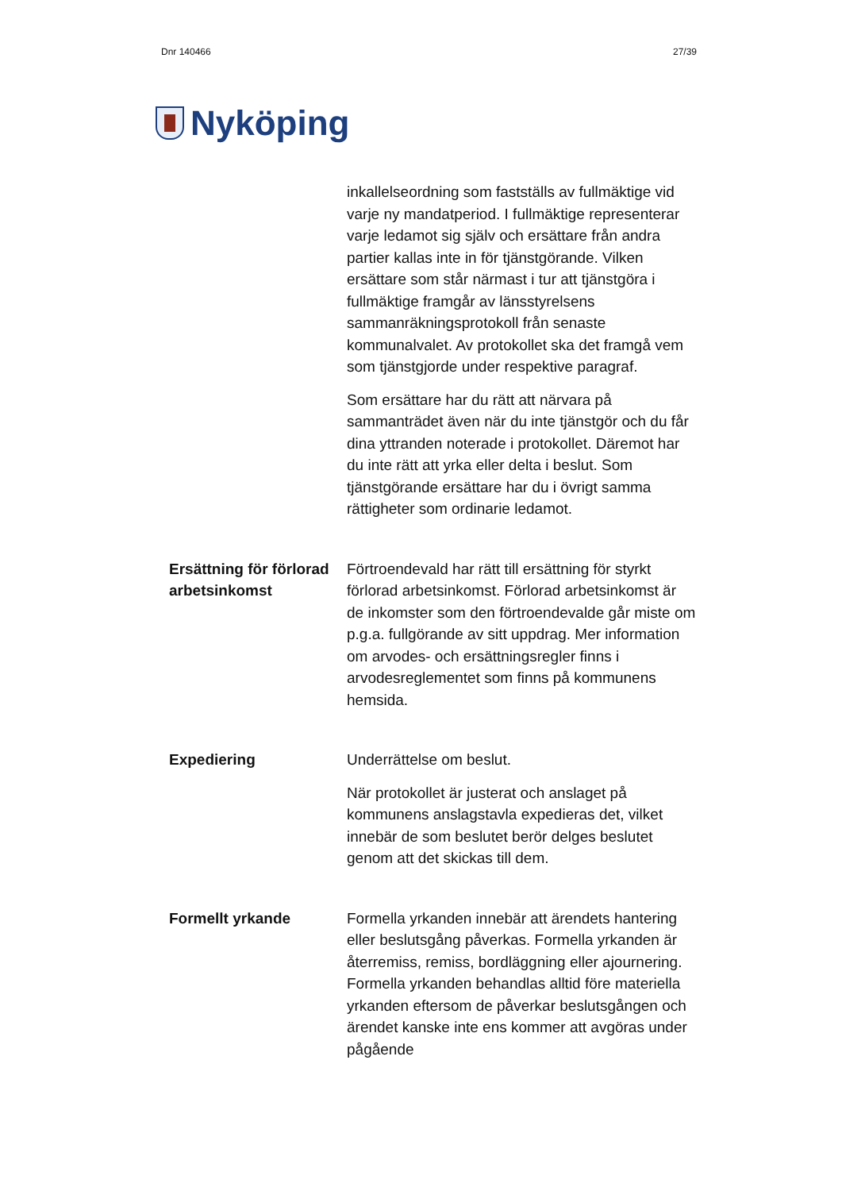Dnr 140466 27/39
Nyköping
inkallelseordning som fastställs av fullmäktige vid varje ny mandatperiod. I fullmäktige representerar varje ledamot sig själv och ersättare från andra partier kallas inte in för tjänstgörande. Vilken ersättare som står närmast i tur att tjänstgöra i fullmäktige framgår av länsstyrelsens sammanräkningsprotokoll från senaste kommunalvalet. Av protokollet ska det framgå vem som tjänstgjorde under respektive paragraf.
Som ersättare har du rätt att närvara på sammanträdet även när du inte tjänstgör och du får dina yttranden noterade i protokollet. Däremot har du inte rätt att yrka eller delta i beslut. Som tjänstgörande ersättare har du i övrigt samma rättigheter som ordinarie ledamot.
Ersättning för förlorad arbetsinkomst
Förtroendevald har rätt till ersättning för styrkt förlorad arbetsinkomst. Förlorad arbetsinkomst är de inkomster som den förtroendevalde går miste om p.g.a. fullgörande av sitt uppdrag. Mer information om arvodes- och ersättningsregler finns i arvodesreglementet som finns på kommunens hemsida.
Expediering Underrättelse om beslut.
När protokollet är justerat och anslaget på kommunens anslagstavla expedieras det, vilket innebär de som beslutet berör delges beslutet genom att det skickas till dem.
Formellt yrkande Formella yrkanden innebär att ärendets hantering eller beslutsgång påverkas. Formella yrkanden är återremiss, remiss, bordläggning eller ajournering. Formella yrkanden behandlas alltid före materiella yrkanden eftersom de påverkar beslutsgången och ärendet kanske inte ens kommer att avgöras under pågående